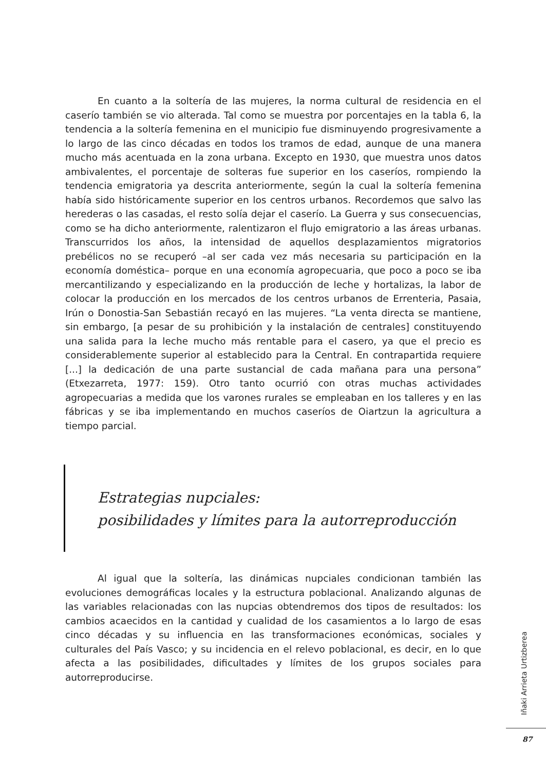En cuanto a la soltería de las mujeres, la norma cultural de residencia en el caserío también se vio alterada. Tal como se muestra por porcentajes en la tabla 6, la tendencia a la soltería femenina en el municipio fue disminuyendo progresivamente a lo largo de las cinco décadas en todos los tramos de edad, aunque de una manera mucho más acentuada en la zona urbana. Excepto en 1930, que muestra unos datos ambivalentes, el porcentaje de solteras fue superior en los caseríos, rompiendo la tendencia emigratoria ya descrita anteriormente, según la cual la soltería femenina había sido históricamente superior en los centros urbanos. Recordemos que salvo las herederas o las casadas, el resto solía dejar el caserío. La Guerra y sus consecuencias, como se ha dicho anteriormente, ralentizaron el flujo emigratorio a las áreas urbanas. Transcurridos los años, la intensidad de aquellos desplazamientos migratorios prebélicos no se recuperó –al ser cada vez más necesaria su participación en la economía doméstica– porque en una economía agropecuaria, que poco a poco se iba mercantilizando y especializando en la producción de leche y hortalizas, la labor de colocar la producción en los mercados de los centros urbanos de Errenteria, Pasaia, Irún o Donostia-San Sebastián recayó en las mujeres. “La venta directa se mantiene, sin embargo, [a pesar de su prohibición y la instalación de centrales] constituyendo una salida para la leche mucho más rentable para el casero, ya que el precio es considerablemente superior al establecido para la Central. En contrapartida requiere [...] la dedicación de una parte sustancial de cada mañana para una persona” (Etxezarreta, 1977: 159). Otro tanto ocurrió con otras muchas actividades agropecuarias a medida que los varones rurales se empleaban en los talleres y en las fábricas y se iba implementando en muchos caseríos de Oiartzun la agricultura a tiempo parcial.
Estrategias nupciales:
posibilidades y límites para la autorreproducción
Al igual que la soltería, las dinámicas nupciales condicionan también las evoluciones demográficas locales y la estructura poblacional. Analizando algunas de las variables relacionadas con las nupcias obtendremos dos tipos de resultados: los cambios acaecidos en la cantidad y cualidad de los casamientos a lo largo de esas cinco décadas y su influencia en las transformaciones económicas, sociales y culturales del País Vasco; y su incidencia en el relevo poblacional, es decir, en lo que afecta a las posibilidades, dificultades y límites de los grupos sociales para autorreproducirse.
Iñaki Arrieta Urtizberea
87